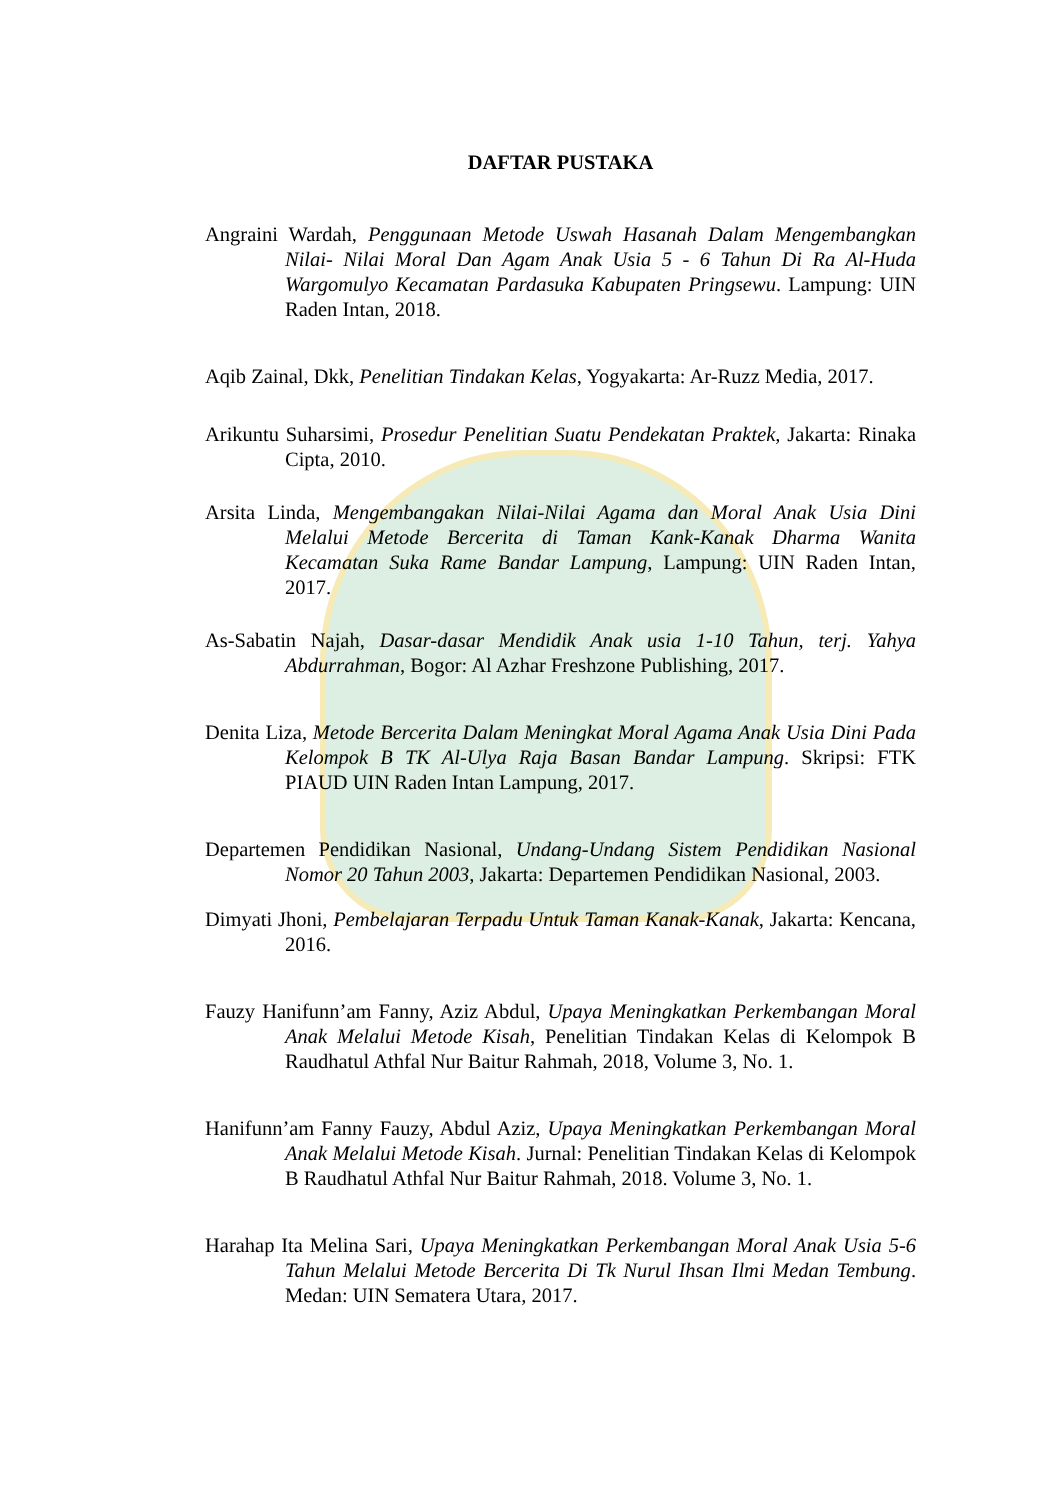DAFTAR PUSTAKA
Angraini Wardah, Penggunaan Metode Uswah Hasanah Dalam Mengembangkan Nilai- Nilai Moral Dan Agam Anak Usia 5 - 6 Tahun Di Ra Al-Huda Wargomulyo Kecamatan Pardasuka Kabupaten Pringsewu. Lampung: UIN Raden Intan, 2018.
Aqib Zainal, Dkk, Penelitian Tindakan Kelas, Yogyakarta: Ar-Ruzz Media, 2017.
Arikuntu Suharsimi, Prosedur Penelitian Suatu Pendekatan Praktek, Jakarta: Rinaka Cipta, 2010.
Arsita Linda, Mengembangakan Nilai-Nilai Agama dan Moral Anak Usia Dini Melalui Metode Bercerita di Taman Kank-Kanak Dharma Wanita Kecamatan Suka Rame Bandar Lampung, Lampung: UIN Raden Intan, 2017.
As-Sabatin Najah, Dasar-dasar Mendidik Anak usia 1-10 Tahun, terj. Yahya Abdurrahman, Bogor: Al Azhar Freshzone Publishing, 2017.
Denita Liza, Metode Bercerita Dalam Meningkat Moral Agama Anak Usia Dini Pada Kelompok B TK Al-Ulya Raja Basan Bandar Lampung. Skripsi: FTK PIAUD UIN Raden Intan Lampung, 2017.
Departemen Pendidikan Nasional, Undang-Undang Sistem Pendidikan Nasional Nomor 20 Tahun 2003, Jakarta: Departemen Pendidikan Nasional, 2003.
Dimyati Jhoni, Pembelajaran Terpadu Untuk Taman Kanak-Kanak, Jakarta: Kencana, 2016.
Fauzy Hanifunn’am Fanny, Aziz Abdul, Upaya Meningkatkan Perkembangan Moral Anak Melalui Metode Kisah, Penelitian Tindakan Kelas di Kelompok B Raudhatul Athfal Nur Baitur Rahmah, 2018, Volume 3, No. 1.
Hanifunn’am Fanny Fauzy, Abdul Aziz, Upaya Meningkatkan Perkembangan Moral Anak Melalui Metode Kisah. Jurnal: Penelitian Tindakan Kelas di Kelompok B Raudhatul Athfal Nur Baitur Rahmah, 2018. Volume 3, No. 1.
Harahap Ita Melina Sari, Upaya Meningkatkan Perkembangan Moral Anak Usia 5-6 Tahun Melalui Metode Bercerita Di Tk Nurul Ihsan Ilmi Medan Tembung. Medan: UIN Sematera Utara, 2017.